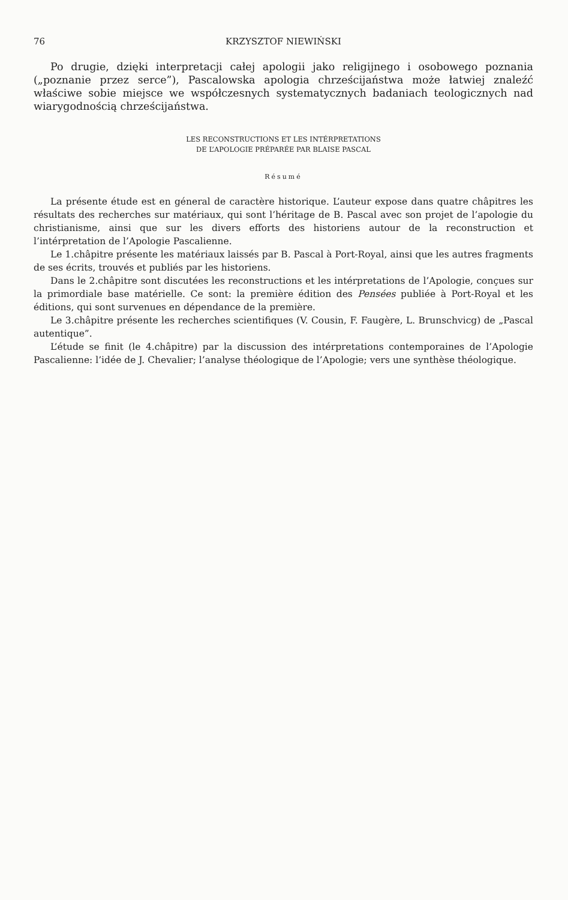76 KRZYSZTOF NIEWIŃSKI
Po drugie, dzięki interpretacji całej apologii jako religijnego i osobowego poznania („poznanie przez serce”), Pascalowska apologia chrześcijaństwa może łatwiej znaleźć właściwe sobie miejsce we współczesnych systematycznych badaniach teologicznych nad wiarygodnością chrześcijaństwa.
LES RECONSTRUCTIONS ET LES INTÉRPRETATIONS
DE L’APOLOGIE PRÉPARÉE PAR BLAISE PASCAL
Résumé
La présente étude est en géneral de caractère historique. L’auteur expose dans quatre châpitres les résultats des recherches sur matériaux, qui sont l’héritage de B. Pascal avec son projet de l’apologie du christianisme, ainsi que sur les divers efforts des historiens autour de la reconstruction et l’intérpretation de l’Apologie Pascalienne.
Le 1.châpitre présente les matériaux laissés par B. Pascal à Port-Royal, ainsi que les autres fragments de ses écrits, trouvés et publiés par les historiens.
Dans le 2.châpitre sont discutées les reconstructions et les intérpretations de l’Apologie, conçues sur la primordiale base matérielle. Ce sont: la première édition des Pensées publiée à Port-Royal et les éditions, qui sont survenues en dépendance de la première.
Le 3.châpitre présente les recherches scientifiques (V. Cousin, F. Faugère, L. Brunschvicg) de „Pascal autentique”.
L’étude se finit (le 4.châpitre) par la discussion des intérpretations contemporaines de l’Apologie Pascalienne: l’idée de J. Chevalier; l’analyse théologique de l’Apologie; vers une synthèse théologique.